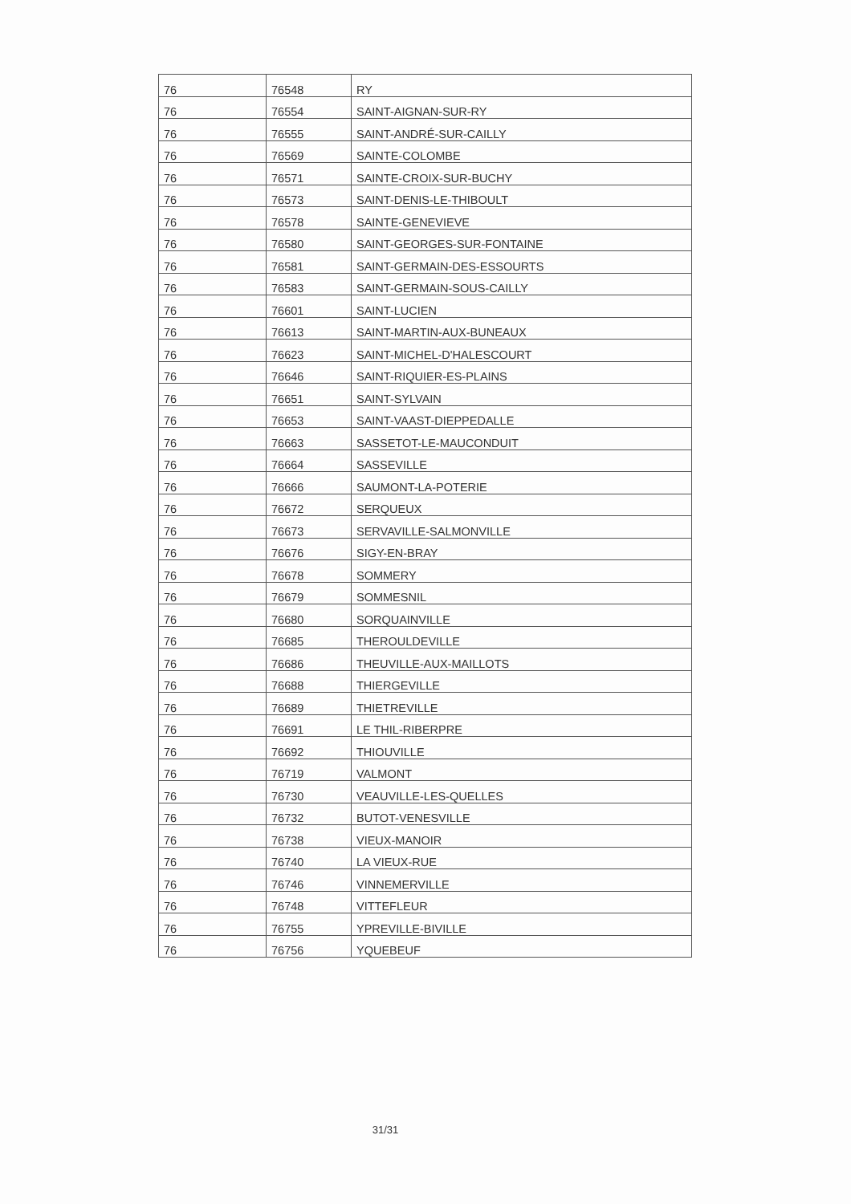| 76 | 76548 | RY |
| 76 | 76554 | SAINT-AIGNAN-SUR-RY |
| 76 | 76555 | SAINT-ANDRÉ-SUR-CAILLY |
| 76 | 76569 | SAINTE-COLOMBE |
| 76 | 76571 | SAINTE-CROIX-SUR-BUCHY |
| 76 | 76573 | SAINT-DENIS-LE-THIBOULT |
| 76 | 76578 | SAINTE-GENEVIEVE |
| 76 | 76580 | SAINT-GEORGES-SUR-FONTAINE |
| 76 | 76581 | SAINT-GERMAIN-DES-ESSOURTS |
| 76 | 76583 | SAINT-GERMAIN-SOUS-CAILLY |
| 76 | 76601 | SAINT-LUCIEN |
| 76 | 76613 | SAINT-MARTIN-AUX-BUNEAUX |
| 76 | 76623 | SAINT-MICHEL-D'HALESCOURT |
| 76 | 76646 | SAINT-RIQUIER-ES-PLAINS |
| 76 | 76651 | SAINT-SYLVAIN |
| 76 | 76653 | SAINT-VAAST-DIEPPEDALLE |
| 76 | 76663 | SASSETOT-LE-MAUCONDUIT |
| 76 | 76664 | SASSEVILLE |
| 76 | 76666 | SAUMONT-LA-POTERIE |
| 76 | 76672 | SERQUEUX |
| 76 | 76673 | SERVAVILLE-SALMONVILLE |
| 76 | 76676 | SIGY-EN-BRAY |
| 76 | 76678 | SOMMERY |
| 76 | 76679 | SOMMESNIL |
| 76 | 76680 | SORQUAINVILLE |
| 76 | 76685 | THEROULDEVILLE |
| 76 | 76686 | THEUVILLE-AUX-MAILLOTS |
| 76 | 76688 | THIERGEVILLE |
| 76 | 76689 | THIETREVILLE |
| 76 | 76691 | LE THIL-RIBERPRE |
| 76 | 76692 | THIOUVILLE |
| 76 | 76719 | VALMONT |
| 76 | 76730 | VEAUVILLE-LES-QUELLES |
| 76 | 76732 | BUTOT-VENESVILLE |
| 76 | 76738 | VIEUX-MANOIR |
| 76 | 76740 | LA VIEUX-RUE |
| 76 | 76746 | VINNEMERVILLE |
| 76 | 76748 | VITTEFLEUR |
| 76 | 76755 | YPREVILLE-BIVILLE |
| 76 | 76756 | YQUEBEUF |
31/31